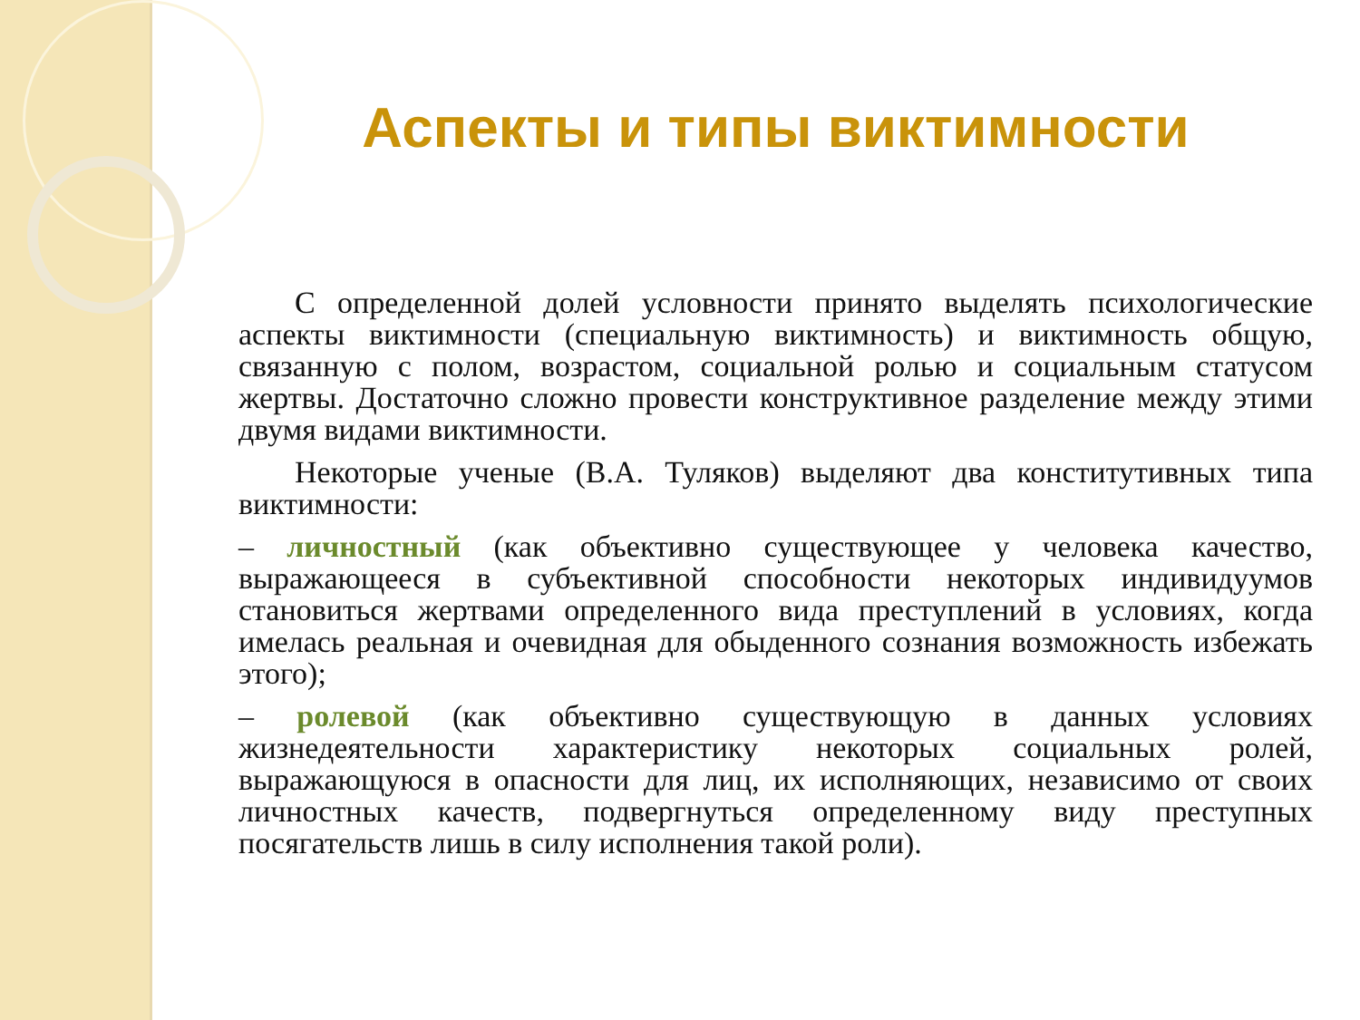Аспекты и типы виктимности
С определенной долей условности принято выделять психологические аспекты виктимности (специальную виктимность) и виктимность общую, связанную с полом, возрастом, социальной ролью и социальным статусом жертвы. Достаточно сложно провести конструктивное разделение между этими двумя видами виктимности.
Некоторые ученые (В.А. Туляков) выделяют два конститутивных типа виктимности:
– личностный (как объективно существующее у человека качество, выражающееся в субъективной способности некоторых индивидуумов становиться жертвами определенного вида преступлений в условиях, когда имелась реальная и очевидная для обыденного сознания возможность избежать этого);
– ролевой (как объективно существующую в данных условиях жизнедеятельности характеристику некоторых социальных ролей, выражающуюся в опасности для лиц, их исполняющих, независимо от своих личностных качеств, подвергнуться определенному виду преступных посягательств лишь в силу исполнения такой роли).